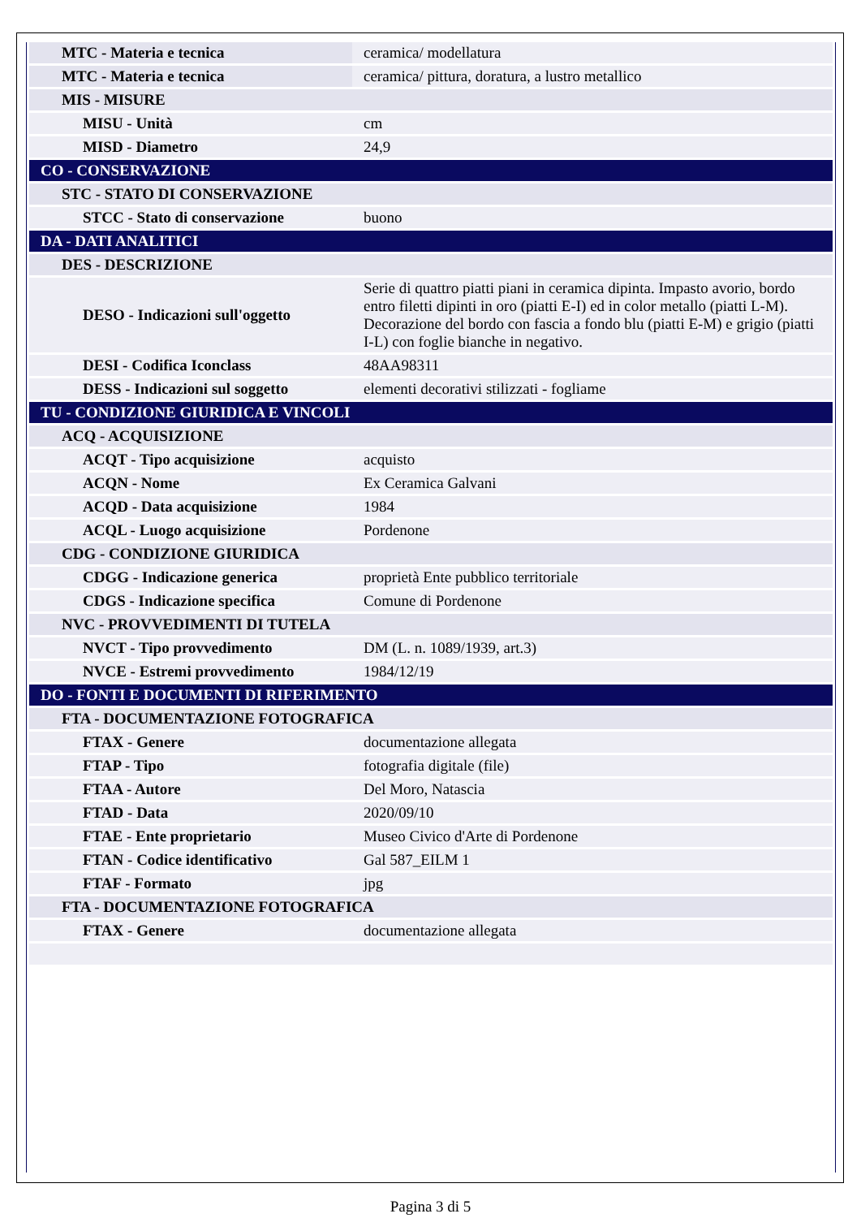| MTC - Materia e tecnica | ceramica/ modellatura |
| MTC - Materia e tecnica | ceramica/ pittura, doratura, a lustro metallico |
| MIS - MISURE | |
| MISU - Unità | cm |
| MISD - Diametro | 24,9 |
| CO - CONSERVAZIONE | |
| STC - STATO DI CONSERVAZIONE | |
| STCC - Stato di conservazione | buono |
| DA - DATI ANALITICI | |
| DES - DESCRIZIONE | |
| DESO - Indicazioni sull'oggetto | Serie di quattro piatti piani in ceramica dipinta. Impasto avorio, bordo entro filetti dipinti in oro (piatti E-I) ed in color metallo (piatti L-M). Decorazione del bordo con fascia a fondo blu (piatti E-M) e grigio (piatti I-L) con foglie bianche in negativo. |
| DESI - Codifica Iconclass | 48AA98311 |
| DESS - Indicazioni sul soggetto | elementi decorativi stilizzati - fogliame |
| TU - CONDIZIONE GIURIDICA E VINCOLI | |
| ACQ - ACQUISIZIONE | |
| ACQT - Tipo acquisizione | acquisto |
| ACQN - Nome | Ex Ceramica Galvani |
| ACQD - Data acquisizione | 1984 |
| ACQL - Luogo acquisizione | Pordenone |
| CDG - CONDIZIONE GIURIDICA | |
| CDGG - Indicazione generica | proprietà Ente pubblico territoriale |
| CDGS - Indicazione specifica | Comune di Pordenone |
| NVC - PROVVEDIMENTI DI TUTELA | |
| NVCT - Tipo provvedimento | DM (L. n. 1089/1939, art.3) |
| NVCE - Estremi provvedimento | 1984/12/19 |
| DO - FONTI E DOCUMENTI DI RIFERIMENTO | |
| FTA - DOCUMENTAZIONE FOTOGRAFICA | |
| FTAX - Genere | documentazione allegata |
| FTAP - Tipo | fotografia digitale (file) |
| FTAA - Autore | Del Moro, Natascia |
| FTAD - Data | 2020/09/10 |
| FTAE - Ente proprietario | Museo Civico d'Arte di Pordenone |
| FTAN - Codice identificativo | Gal 587_EILM 1 |
| FTAF - Formato | jpg |
| FTA - DOCUMENTAZIONE FOTOGRAFICA | |
| FTAX - Genere | documentazione allegata |
Pagina 3 di 5